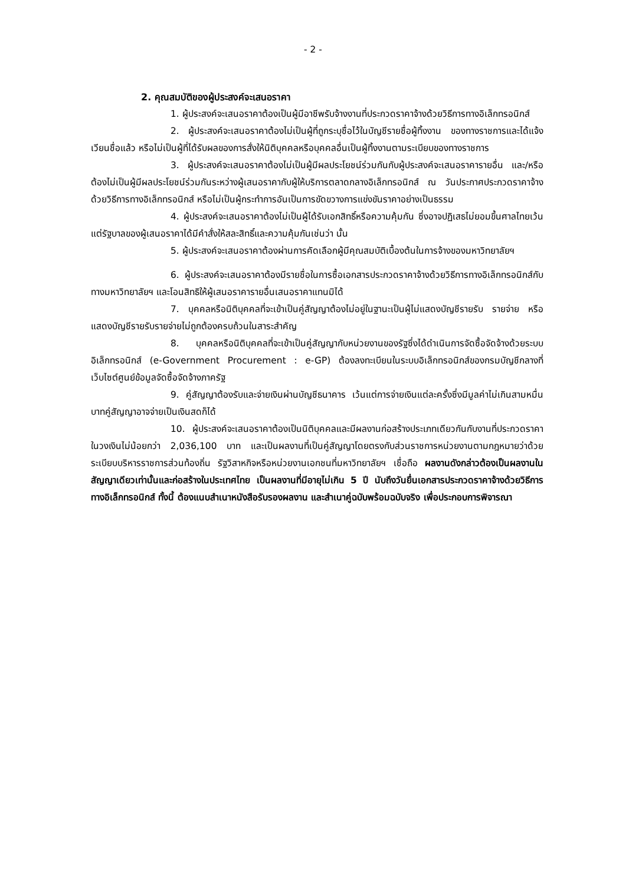- 2 -
2. คุณสมบัติของผู้ประสงค์จะเสนอราคา
1. ผู้ประสงค์จะเสนอราคาต้องเป็นผู้มีอาชีพรับจ้างงานที่ประกวดราคาจ้างด้วยวิธีการทางอิเล็กทรอนิกส์
2. ผู้ประสงค์จะเสนอราคาต้องไม่เป็นผู้ที่ถูกระบุชื่อไว้ในบัญชีรายชื่อผู้ทิ้งงาน ของทางราชการและได้แจ้งเวียนชื่อแล้ว หรือไม่เป็นผู้ที่ได้รับผลของการสั่งให้นิติบุคคลหรือบุคคลอื่นเป็นผู้ทิ้งงานตามระเบียบของทางราชการ
3. ผู้ประสงค์จะเสนอราคาต้องไม่เป็นผู้มีผลประโยชน์ร่วมกันกับผู้ประสงค์จะเสนอราคารายอื่น และ/หรือต้องไม่เป็นผู้มีผลประโยชน์ร่วมกันระหว่างผู้เสนอราคากับผู้ให้บริการตลาดกลางอิเล็กทรอนิกส์ ณ วันประกาศประกวดราคาจ้างด้วยวิธีการทางอิเล็กทรอนิกส์ หรือไม่เป็นผู้กระทำการอันเป็นการขัดขวางการแข่งขันราคาอย่างเป็นธรรม
4. ผู้ประสงค์จะเสนอราคาต้องไม่เป็นผู้ได้รับเอกสิทธิ์หรือความคุ้มกัน ซึ่งอาจปฏิเสธไม่ยอมขึ้นศาลไทยเว้นแต่รัฐบาลของผู้เสนอราคาได้มีคำสั่งให้สละสิทธิ์และความคุ้มกันเช่นว่า นั้น
5. ผู้ประสงค์จะเสนอราคาต้องผ่านการคัดเลือกผู้มีคุณสมบัติเบื้องต้นในการจ้างของมหาวิทยาลัยฯ
6. ผู้ประสงค์จะเสนอราคาต้องมีรายชื่อในการซื้อเอกสารประกวดราคาจ้างด้วยวิธีการทางอิเล็กทรอนิกส์กับทางมหาวิทยาลัยฯ และโอนสิทธิให้ผู้เสนอราคารายอื่นเสนอราคาแทนมิได้
7. บุคคลหรือนิติบุคคลที่จะเข้าเป็นคู่สัญญาต้องไม่อยู่ในฐานะเป็นผู้ไม่แสดงบัญชีรายรับ รายจ่าย หรือแสดงบัญชีรายรับรายจ่ายไม่ถูกต้องครบถ้วนในสาระสำคัญ
8. บุคคลหรือนิติบุคคลที่จะเข้าเป็นคู่สัญญากับหน่วยงานของรัฐซึ่งได้ดำเนินการจัดซื้อจัดจ้างด้วยระบบอิเล็กทรอนิกส์ (e-Government Procurement : e-GP) ต้องลงทะเบียนในระบบอิเล็กทรอนิกส์ของกรมบัญชีกลางที่เว็บไซต์ศูนย์ข้อมูลจัดซื้อจัดจ้างภาครัฐ
9. คู่สัญญาต้องรับและจ่ายเงินผ่านบัญชีธนาคาร เว้นแต่การจ่ายเงินแต่ละครั้งซึ่งมีมูลค่าไม่เกินสามหมื่นบาทคู่สัญญาอาจจ่ายเป็นเงินสดก็ได้
10. ผู้ประสงค์จะเสนอราคาต้องเป็นนิติบุคคลและมีผลงานก่อสร้างประเภทเดียวกันกับงานที่ประกวดราคา ในวงเงินไม่น้อยกว่า 2,036,100 บาท และเป็นผลงานที่เป็นคู่สัญญาโดยตรงกับส่วนราชการหน่วยงานตามกฎหมายว่าด้วยระเบียบบริหารราชการส่วนท้องถิ่น รัฐวิสาหกิจหรือหน่วยงานเอกชนที่มหาวิทยาลัยฯ เชื่อถือ ผลงานดังกล่าวต้องเป็นผลงานในสัญญาเดียวเท่านั้นและก่อสร้างในประเทศไทย เป็นผลงานที่มีอายุไม่เกิน 5 ปี นับถึงวันยื่นเอกสารประกวดราคาจ้างด้วยวิธีการทางอิเล็กทรอนิกส์ ทั้งนี้ ต้องแนบสำเนาหนังสือรับรองผลงาน และสำเนาคู่ฉบับพร้อมฉบับจริง เพื่อประกอบการพิจารณา